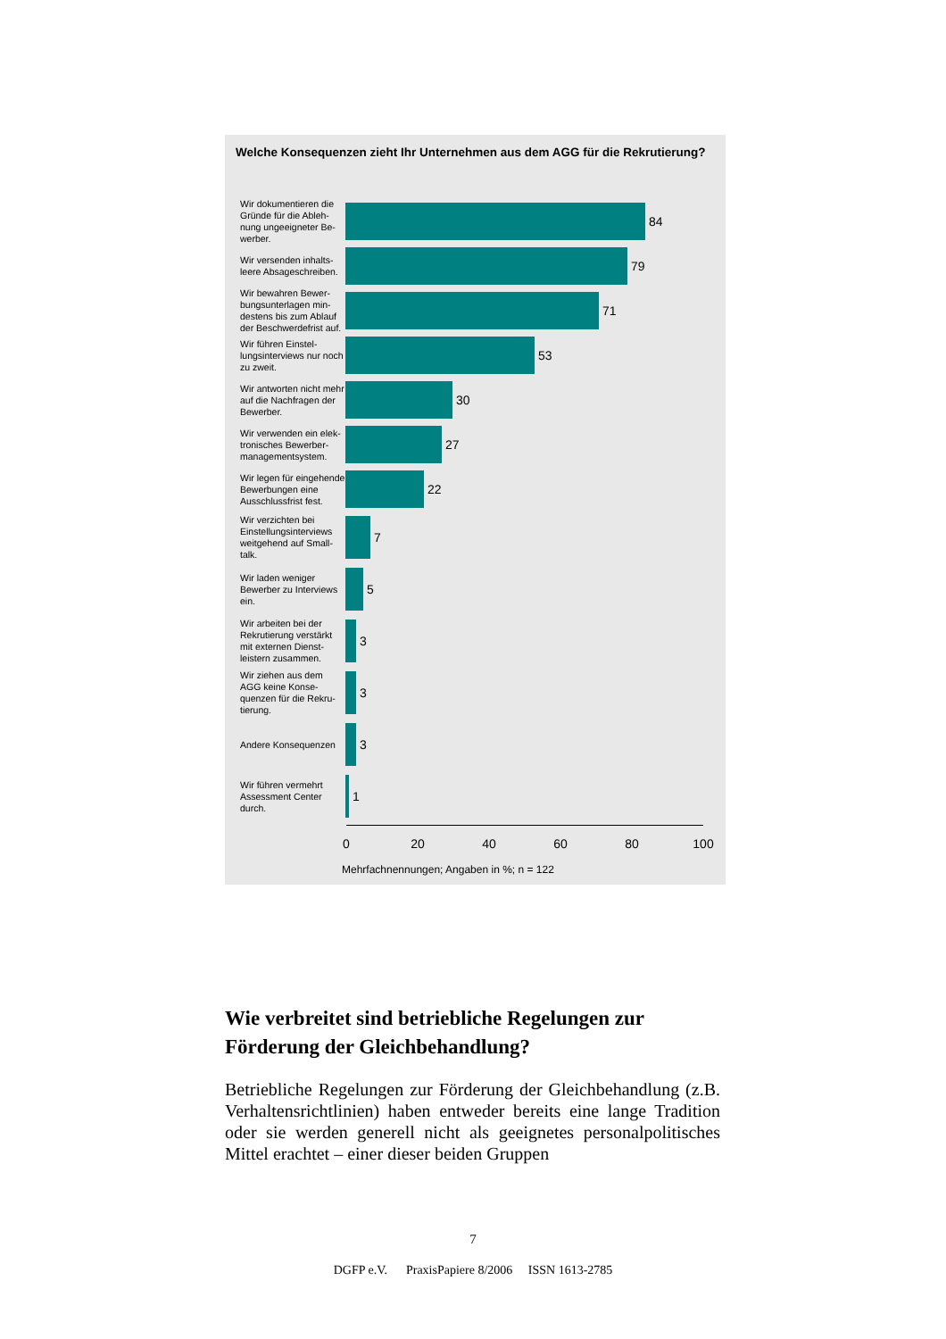Welche Konsequenzen zieht Ihr Unternehmen aus dem AGG für die Rekrutierung?
Wir dokumentieren die Gründe für die Ableh­nung ungeeigneter Be­werber.
84
Wir versenden inhalts­leere Absageschreiben.
79
Wir bewahren Bewer­bungsunterlagen min­destens bis zum Ablauf der Beschwerdefrist auf.
71
Wir führen Einstel­lungsinterviews nur noch zu zweit.
53
Wir antworten nicht mehr auf die Nachfragen der Bewerber.
30
Wir verwenden ein elek­tronisches Bewerber­managementsystem.
27
Wir legen für eingehen­de Bewerbungen eine Ausschlussfrist fest.
22
Wir verzichten bei Einstellungsinterviews weitgehend auf Small­talk.
7
Wir laden weniger Bewerber zu Interviews ein.
5
Wir arbeiten bei der Rekrutierung verstärkt mit externen Dienst­leistern zusammen.
3
Wir ziehen aus dem AGG keine Konse­quenzen für die Rekru­tierung.
3
Andere Konsequenzen
3
Wir führen vermehrt Assessment Center durch.
1
0 20 40 60 80 100
Mehrfachnennungen; Angaben in %; n = 122
Wie verbreitet sind betriebliche Regelungen zur Förderung der Gleichbehandlung?
Betriebliche Regelungen zur Förderung der Gleichbehandlung (z.B. Verhaltensrichtlinien) haben entweder bereits eine lange Tradition oder sie werden generell nicht als geeignetes perso­nalpolitisches Mittel erachtet – einer dieser beiden Gruppen
7
DGFP e.V. PraxisPapiere 8/2006 ISSN 1613-2785